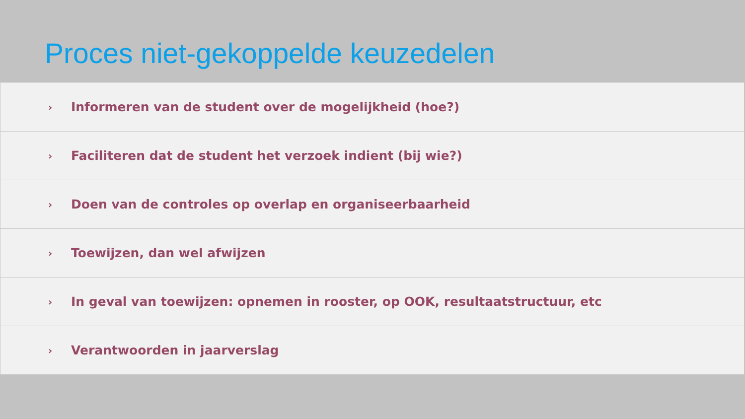Proces niet-gekoppelde keuzedelen
› Informeren van de student over de mogelijkheid (hoe?)
› Faciliteren dat de student het verzoek indient (bij wie?)
› Doen van de controles op overlap en organiseerbaarheid
› Toewijzen, dan wel afwijzen
› In geval van toewijzen: opnemen in rooster, op OOK, resultaatstructuur, etc
› Verantwoorden in jaarverslag